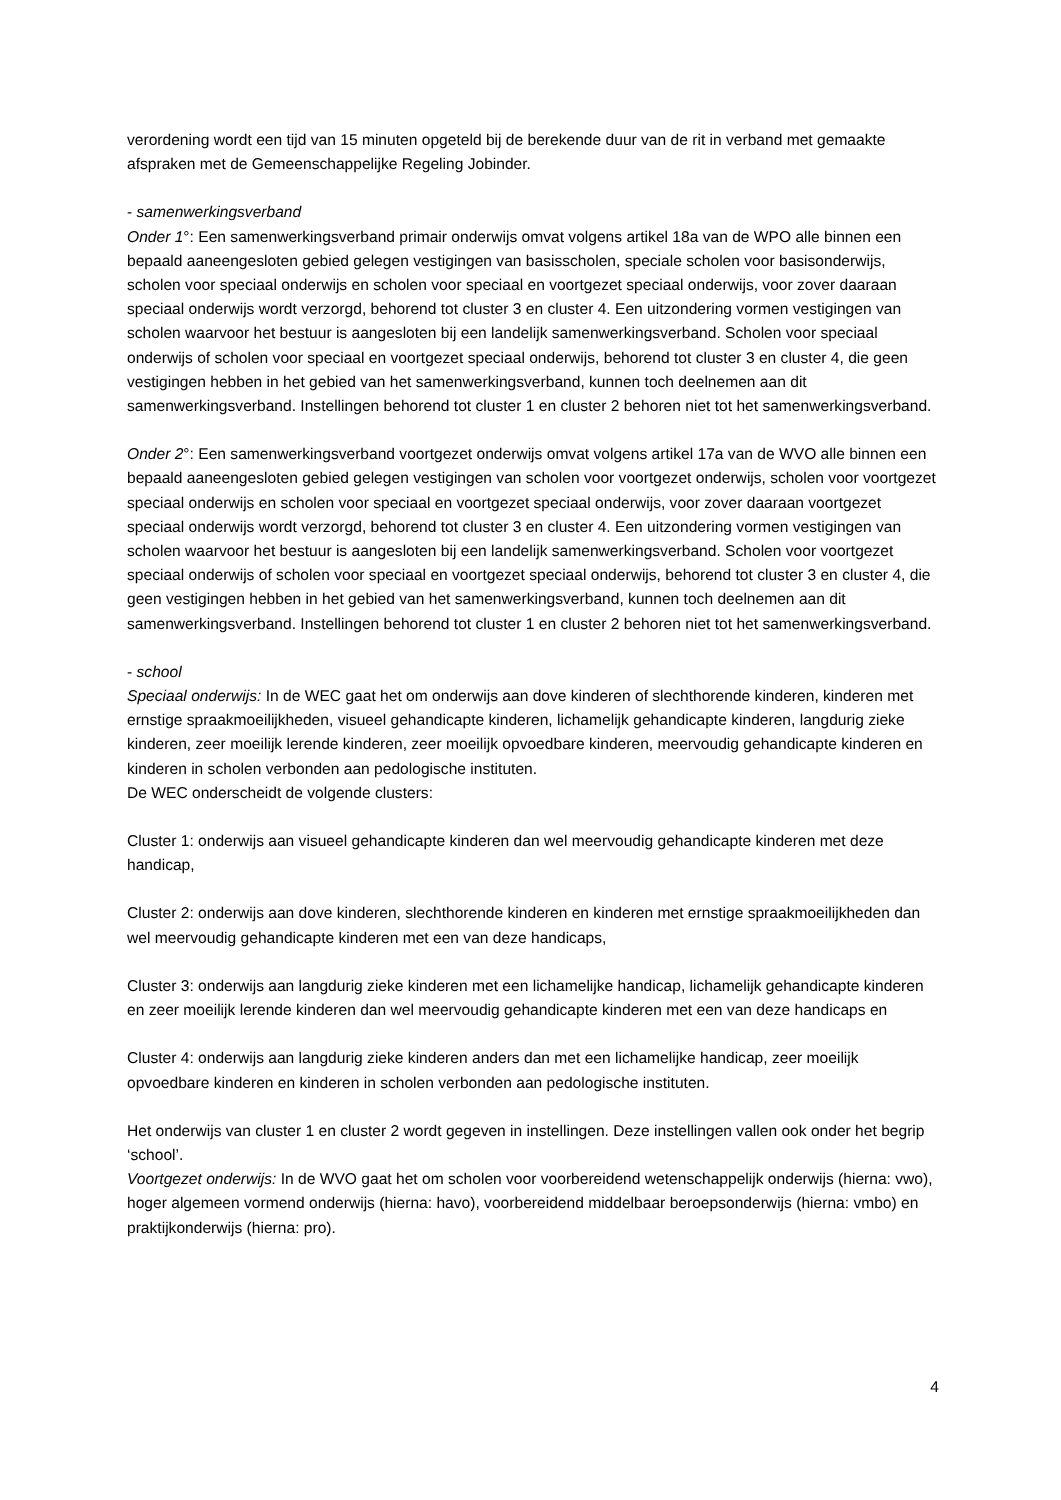verordening wordt een tijd van 15 minuten opgeteld bij de berekende duur van de rit in verband met gemaakte afspraken met de Gemeenschappelijke Regeling Jobinder.
- samenwerkingsverband
Onder 1°: Een samenwerkingsverband primair onderwijs omvat volgens artikel 18a van de WPO alle binnen een bepaald aaneengesloten gebied gelegen vestigingen van basisscholen, speciale scholen voor basisonderwijs, scholen voor speciaal onderwijs en scholen voor speciaal en voortgezet speciaal onderwijs, voor zover daaraan speciaal onderwijs wordt verzorgd, behorend tot cluster 3 en cluster 4. Een uitzondering vormen vestigingen van scholen waarvoor het bestuur is aangesloten bij een landelijk samenwerkingsverband. Scholen voor speciaal onderwijs of scholen voor speciaal en voortgezet speciaal onderwijs, behorend tot cluster 3 en cluster 4, die geen vestigingen hebben in het gebied van het samenwerkingsverband, kunnen toch deelnemen aan dit samenwerkingsverband. Instellingen behorend tot cluster 1 en cluster 2 behoren niet tot het samenwerkingsverband.
Onder 2°: Een samenwerkingsverband voortgezet onderwijs omvat volgens artikel 17a van de WVO alle binnen een bepaald aaneengesloten gebied gelegen vestigingen van scholen voor voortgezet onderwijs, scholen voor voortgezet speciaal onderwijs en scholen voor speciaal en voortgezet speciaal onderwijs, voor zover daaraan voortgezet speciaal onderwijs wordt verzorgd, behorend tot cluster 3 en cluster 4. Een uitzondering vormen vestigingen van scholen waarvoor het bestuur is aangesloten bij een landelijk samenwerkingsverband. Scholen voor voortgezet speciaal onderwijs of scholen voor speciaal en voortgezet speciaal onderwijs, behorend tot cluster 3 en cluster 4, die geen vestigingen hebben in het gebied van het samenwerkingsverband, kunnen toch deelnemen aan dit samenwerkingsverband. Instellingen behorend tot cluster 1 en cluster 2 behoren niet tot het samenwerkingsverband.
- school
Speciaal onderwijs: In de WEC gaat het om onderwijs aan dove kinderen of slechthorende kinderen, kinderen met ernstige spraakmoeilijkheden, visueel gehandicapte kinderen, lichamelijk gehandicapte kinderen, langdurig zieke kinderen, zeer moeilijk lerende kinderen, zeer moeilijk opvoedbare kinderen, meervoudig gehandicapte kinderen en kinderen in scholen verbonden aan pedologische instituten.
De WEC onderscheidt de volgende clusters:
Cluster 1: onderwijs aan visueel gehandicapte kinderen dan wel meervoudig gehandicapte kinderen met deze handicap,
Cluster 2: onderwijs aan dove kinderen, slechthorende kinderen en kinderen met ernstige spraakmoeilijkheden dan wel meervoudig gehandicapte kinderen met een van deze handicaps,
Cluster 3: onderwijs aan langdurig zieke kinderen met een lichamelijke handicap, lichamelijk gehandicapte kinderen en zeer moeilijk lerende kinderen dan wel meervoudig gehandicapte kinderen met een van deze handicaps en
Cluster 4: onderwijs aan langdurig zieke kinderen anders dan met een lichamelijke handicap, zeer moeilijk opvoedbare kinderen en kinderen in scholen verbonden aan pedologische instituten.
Het onderwijs van cluster 1 en cluster 2 wordt gegeven in instellingen. Deze instellingen vallen ook onder het begrip ‘school’.
Voortgezet onderwijs: In de WVO gaat het om scholen voor voorbereidend wetenschappelijk onderwijs (hierna: vwo), hoger algemeen vormend onderwijs (hierna: havo), voorbereidend middelbaar beroepsonderwijs (hierna: vmbo) en praktijkonderwijs (hierna: pro).
4